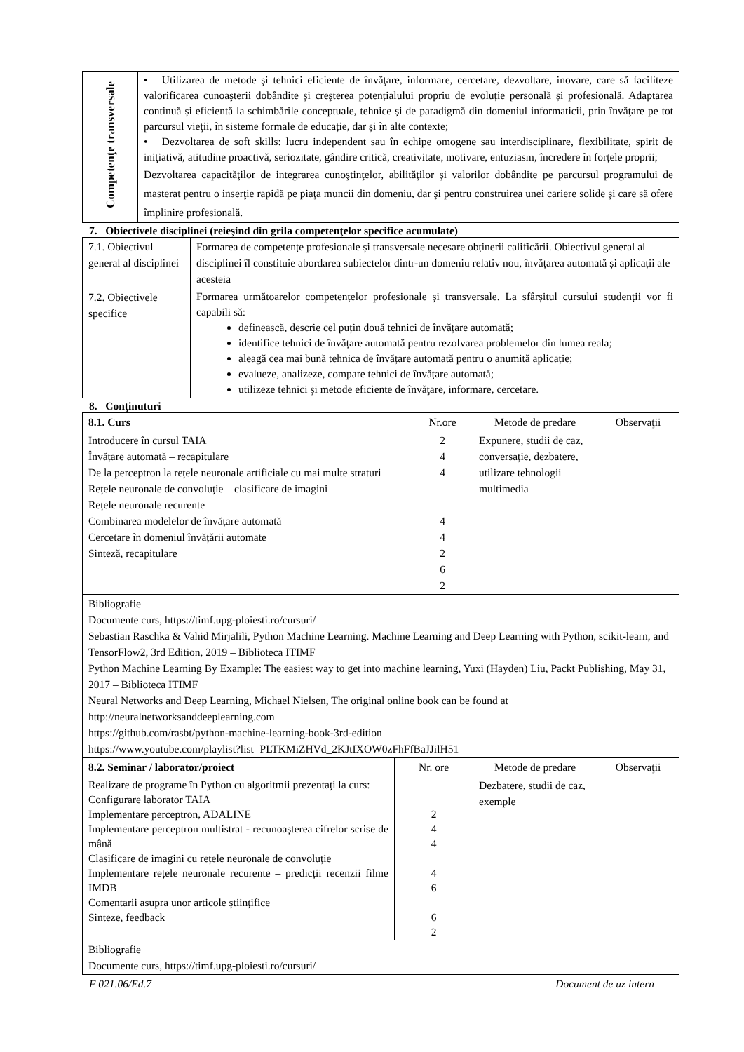| Competenţe transversale | • Utilizarea de metode şi tehnici eficiente de învăţare, informare, cercetare, dezvoltare, inovare, care să faciliteze valorificarea cunoaşterii dobândite şi creşterea potențialului propriu de evoluție personală și profesională. Adaptarea continuă și eficientă la schimbările conceptuale, tehnice și de paradigmă din domeniul informaticii, prin învăţare pe tot parcursul vieţii, în sisteme formale de educație, dar și în alte contexte; • Dezvoltarea de soft skills: lucru independent sau în echipe omogene sau interdisciplinare, flexibilitate, spirit de iniţiativă, atitudine proactivă, seriozitate, gândire critică, creativitate, motivare, entuziasm, încredere în forțele proprii; Dezvoltarea capacităţilor de integrarea cunoştinţelor, abilităţilor şi valorilor dobândite pe parcursul programului de masterat pentru o inserţie rapidă pe piaţa muncii din domeniu, dar şi pentru construirea unei cariere solide şi care să ofere împlinire profesională. |
7. Obiectivele disciplinei (reieşind din grila competenţelor specifice acumulate)
| 7.1. Obiectivul general al disciplinei | Formarea de competențe profesionale și transversale necesare obținerii calificării. Obiectivul general al disciplinei îl constituie abordarea subiectelor dintr-un domeniu relativ nou, învățarea automată și aplicații ale acesteia |
| 7.2. Obiectivele specifice | Formarea următoarelor competențelor profesionale și transversale. La sfârșitul cursului studenții vor fi capabili să: definească, descrie cel puțin două tehnici de învățare automată; identifice tehnici de învățare automată pentru rezolvarea problemelor din lumea reala; aleagă cea mai bună tehnica de învățare automată pentru o anumită aplicație; evalueze, analizeze, compare tehnici de învățare automată; utilizeze tehnici şi metode eficiente de învăţare, informare, cercetare. |
8. Conţinuturi
| 8.1. Curs | Nr.ore | Metode de predare | Observaţii |
| --- | --- | --- | --- |
| Introducere în cursul TAIA Învățare automată – recapitulare De la perceptron la rețele neuronale artificiale cu mai multe straturi Rețele neuronale de convoluție – clasificare de imagini Rețele neuronale recurente Combinarea modelelor de învățare automată Cercetare în domeniul învățării automate Sinteză, recapitulare | 2 4 4 4 4 2 6 2 | Expunere, studii de caz, conversație, dezbatere, utilizare tehnologii multimedia | |
| Bibliografie Documente curs, https://timf.upg-ploiesti.ro/cursuri/ Sebastian Raschka & Vahid Mirjalili, Python Machine Learning. Machine Learning and Deep Learning with Python, scikit-learn, and TensorFlow2, 3rd Edition, 2019 – Biblioteca ITIMF Python Machine Learning By Example: The easiest way to get into machine learning, Yuxi (Hayden) Liu, Packt Publishing, May 31, 2017 – Biblioteca ITIMF Neural Networks and Deep Learning, Michael Nielsen, The original online book can be found at http://neuralnetworksanddeeplearning.com https://github.com/rasbt/python-machine-learning-book-3rd-edition https://www.youtube.com/playlist?list=PLTKMiZHVd_2KJtIXOW0zFhFfBaJJilH51 | | | |
| 8.2. Seminar / laborator/proiect | Nr. ore | Metode de predare | Observaţii |
| --- | --- | --- | --- |
| Realizare de programe în Python cu algoritmii prezentați la curs: Configurare laborator TAIA Implementare perceptron, ADALINE Implementare perceptron multistrat - recunoașterea cifrelor scrise de mână Clasificare de imagini cu rețele neuronale de convoluție Implementare rețele neuronale recurente – predicții recenzii filme IMDB Comentarii asupra unor articole științifice Sinteze, feedback | 2 4 4 4 6 6 2 | Dezbatere, studii de caz, exemple | |
| Bibliografie Documente curs, https://timf.upg-ploiesti.ro/cursuri/ | | | |
F 021.06/Ed.7 Document de uz intern